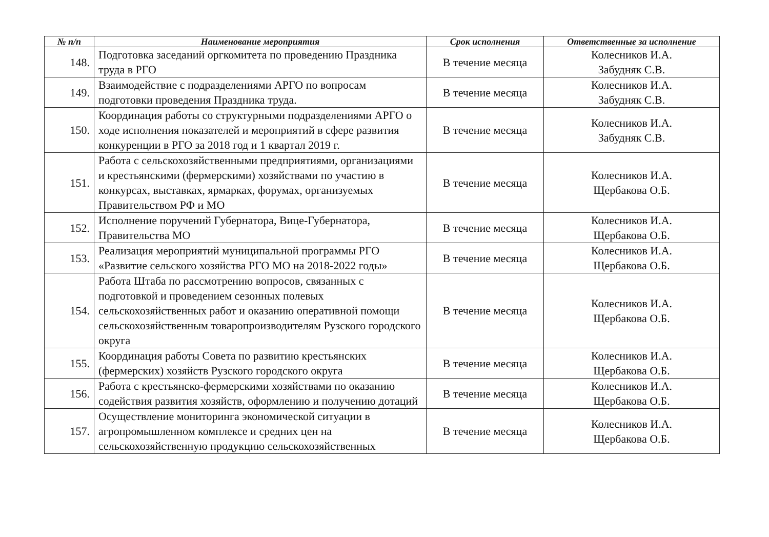| № п/п | Наименование мероприятия | Срок исполнения | Ответственные за исполнение |
| --- | --- | --- | --- |
| 148. | Подготовка заседаний оргкомитета по проведению Праздника труда в РГО | В течение месяца | Колесников И.А. Забудняк С.В. |
| 149. | Взаимодействие с подразделениями АРГО по вопросам подготовки проведения Праздника труда. | В течение месяца | Колесников И.А. Забудняк С.В. |
| 150. | Координация работы со структурными подразделениями АРГО о ходе исполнения показателей и мероприятий в сфере развития конкуренции в РГО за 2018 год и 1 квартал 2019 г. | В течение месяца | Колесников И.А. Забудняк С.В. |
| 151. | Работа с сельскохозяйственными предприятиями, организациями и крестьянскими (фермерскими) хозяйствами по участию в конкурсах, выставках, ярмарках, форумах, организуемых Правительством РФ и МО | В течение месяца | Колесников И.А. Щербакова О.Б. |
| 152. | Исполнение поручений Губернатора, Вице-Губернатора, Правительства МО | В течение месяца | Колесников И.А. Щербакова О.Б. |
| 153. | Реализация мероприятий муниципальной программы РГО «Развитие сельского хозяйства РГО МО на 2018-2022 годы» | В течение месяца | Колесников И.А. Щербакова О.Б. |
| 154. | Работа Штаба по рассмотрению вопросов, связанных с подготовкой и проведением сезонных полевых сельскохозяйственных работ и оказанию оперативной помощи сельскохозяйственным товаропроизводителям Рузского городского округа | В течение месяца | Колесников И.А. Щербакова О.Б. |
| 155. | Координация работы Совета по развитию крестьянских (фермерских) хозяйств Рузского городского округа | В течение месяца | Колесников И.А. Щербакова О.Б. |
| 156. | Работа с крестьянско-фермерскими хозяйствами по оказанию содействия развития хозяйств, оформлению и получению дотаций | В течение месяца | Колесников И.А. Щербакова О.Б. |
| 157. | Осуществление мониторинга экономической ситуации в агропромышленном комплексе и средних цен на сельскохозяйственную продукцию сельскохозяйственных | В течение месяца | Колесников И.А. Щербакова О.Б. |